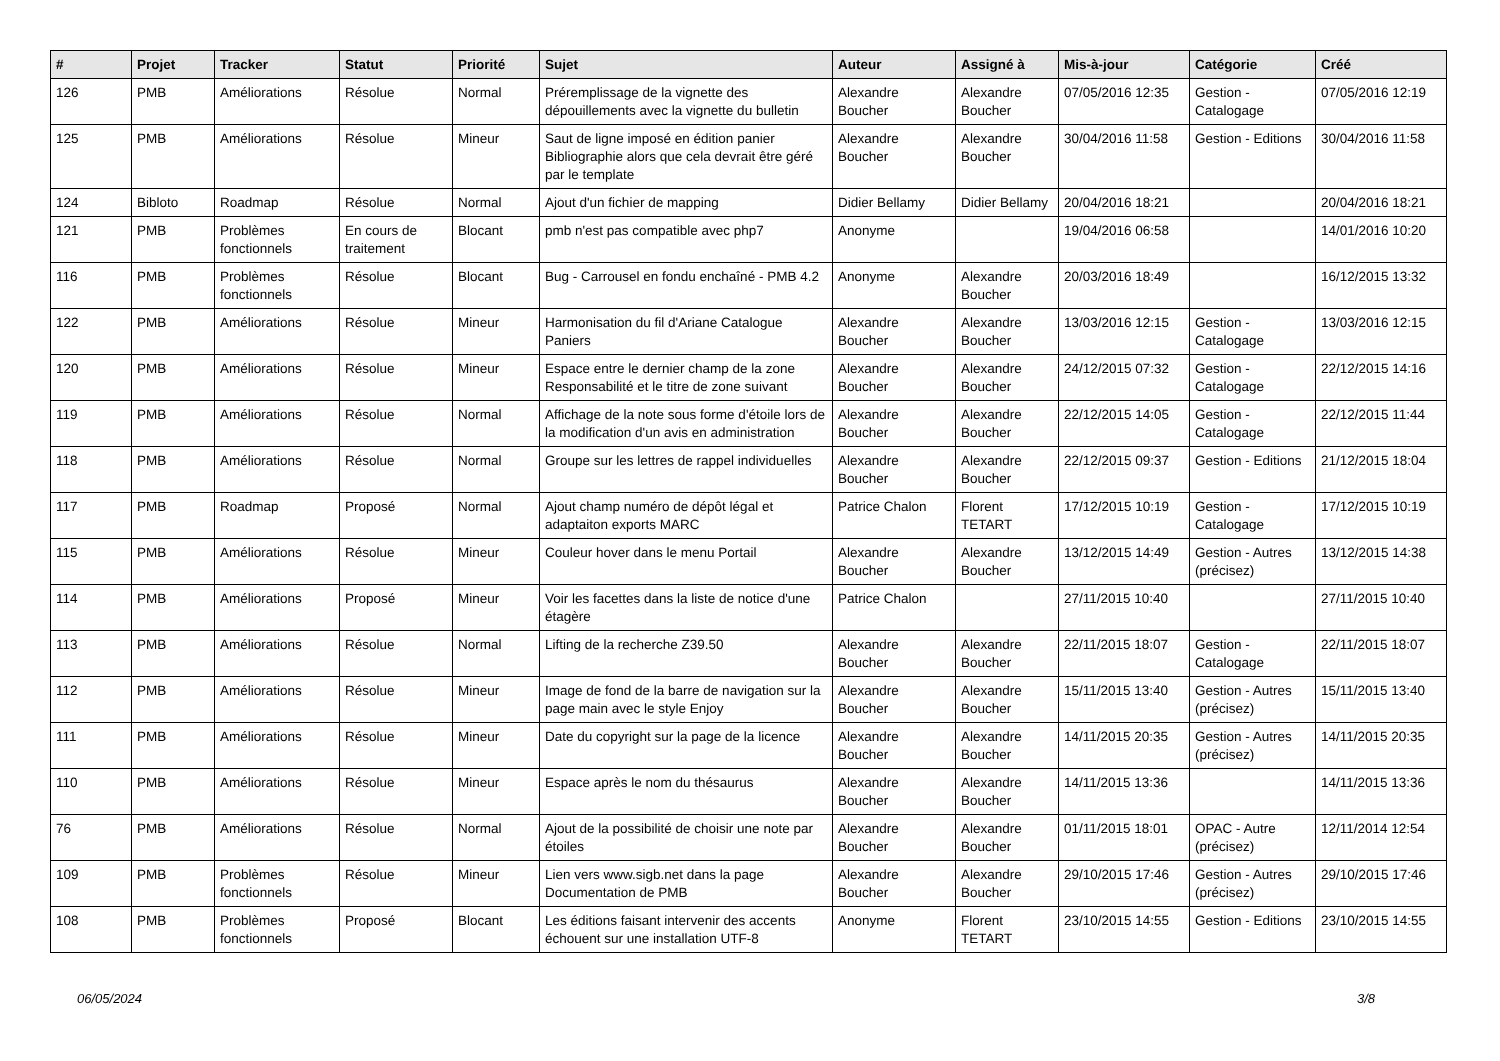| # | Projet | Tracker | Statut | Priorité | Sujet | Auteur | Assigné à | Mis-à-jour | Catégorie | Créé |
| --- | --- | --- | --- | --- | --- | --- | --- | --- | --- | --- |
| 126 | PMB | Améliorations | Résolue | Normal | Préremplissage de la vignette des dépouillements avec la vignette du bulletin | Alexandre Boucher | Alexandre Boucher | 07/05/2016 12:35 | Gestion - Catalogage | 07/05/2016 12:19 |
| 125 | PMB | Améliorations | Résolue | Mineur | Saut de ligne imposé en édition panier Bibliographie alors que cela devrait être géré par le template | Alexandre Boucher | Alexandre Boucher | 30/04/2016 11:58 | Gestion - Editions | 30/04/2016 11:58 |
| 124 | Bibloto | Roadmap | Résolue | Normal | Ajout d'un fichier de mapping | Didier Bellamy | Didier Bellamy | 20/04/2016 18:21 | | 20/04/2016 18:21 |
| 121 | PMB | Problèmes fonctionnels | En cours de traitement | Blocant | pmb n'est pas compatible avec php7 | Anonyme | | 19/04/2016 06:58 | | 14/01/2016 10:20 |
| 116 | PMB | Problèmes fonctionnels | Résolue | Blocant | Bug - Carrousel en fondu enchaîné - PMB 4.2 | Anonyme | Alexandre Boucher | 20/03/2016 18:49 | | 16/12/2015 13:32 |
| 122 | PMB | Améliorations | Résolue | Mineur | Harmonisation du fil d'Ariane Catalogue Paniers | Alexandre Boucher | Alexandre Boucher | 13/03/2016 12:15 | Gestion - Catalogage | 13/03/2016 12:15 |
| 120 | PMB | Améliorations | Résolue | Mineur | Espace entre le dernier champ de la zone Responsabilité et le titre de zone suivant | Alexandre Boucher | Alexandre Boucher | 24/12/2015 07:32 | Gestion - Catalogage | 22/12/2015 14:16 |
| 119 | PMB | Améliorations | Résolue | Normal | Affichage de la note sous forme d'étoile lors de la modification d'un avis en administration | Alexandre Boucher | Alexandre Boucher | 22/12/2015 14:05 | Gestion - Catalogage | 22/12/2015 11:44 |
| 118 | PMB | Améliorations | Résolue | Normal | Groupe sur les lettres de rappel individuelles | Alexandre Boucher | Alexandre Boucher | 22/12/2015 09:37 | Gestion - Editions | 21/12/2015 18:04 |
| 117 | PMB | Roadmap | Proposé | Normal | Ajout champ numéro de dépôt légal et adaptaiton exports MARC | Patrice Chalon | Florent TETART | 17/12/2015 10:19 | Gestion - Catalogage | 17/12/2015 10:19 |
| 115 | PMB | Améliorations | Résolue | Mineur | Couleur hover dans le menu Portail | Alexandre Boucher | Alexandre Boucher | 13/12/2015 14:49 | Gestion - Autres (précisez) | 13/12/2015 14:38 |
| 114 | PMB | Améliorations | Proposé | Mineur | Voir les facettes dans la liste de notice d'une étagère | Patrice Chalon | | 27/11/2015 10:40 | | 27/11/2015 10:40 |
| 113 | PMB | Améliorations | Résolue | Normal | Lifting de la recherche Z39.50 | Alexandre Boucher | Alexandre Boucher | 22/11/2015 18:07 | Gestion - Catalogage | 22/11/2015 18:07 |
| 112 | PMB | Améliorations | Résolue | Mineur | Image de fond de la barre de navigation sur la page main avec le style Enjoy | Alexandre Boucher | Alexandre Boucher | 15/11/2015 13:40 | Gestion - Autres (précisez) | 15/11/2015 13:40 |
| 111 | PMB | Améliorations | Résolue | Mineur | Date du copyright sur la page de la licence | Alexandre Boucher | Alexandre Boucher | 14/11/2015 20:35 | Gestion - Autres (précisez) | 14/11/2015 20:35 |
| 110 | PMB | Améliorations | Résolue | Mineur | Espace après le nom du thésaurus | Alexandre Boucher | Alexandre Boucher | 14/11/2015 13:36 | | 14/11/2015 13:36 |
| 76 | PMB | Améliorations | Résolue | Normal | Ajout de la possibilité de choisir une note par étoiles | Alexandre Boucher | Alexandre Boucher | 01/11/2015 18:01 | OPAC - Autre (précisez) | 12/11/2014 12:54 |
| 109 | PMB | Problèmes fonctionnels | Résolue | Mineur | Lien vers www.sigb.net dans la page Documentation de PMB | Alexandre Boucher | Alexandre Boucher | 29/10/2015 17:46 | Gestion - Autres (précisez) | 29/10/2015 17:46 |
| 108 | PMB | Problèmes fonctionnels | Proposé | Blocant | Les éditions faisant intervenir des accents échouent sur une installation UTF-8 | Anonyme | Florent TETART | 23/10/2015 14:55 | Gestion - Editions | 23/10/2015 14:55 |
06/05/2024 3/8